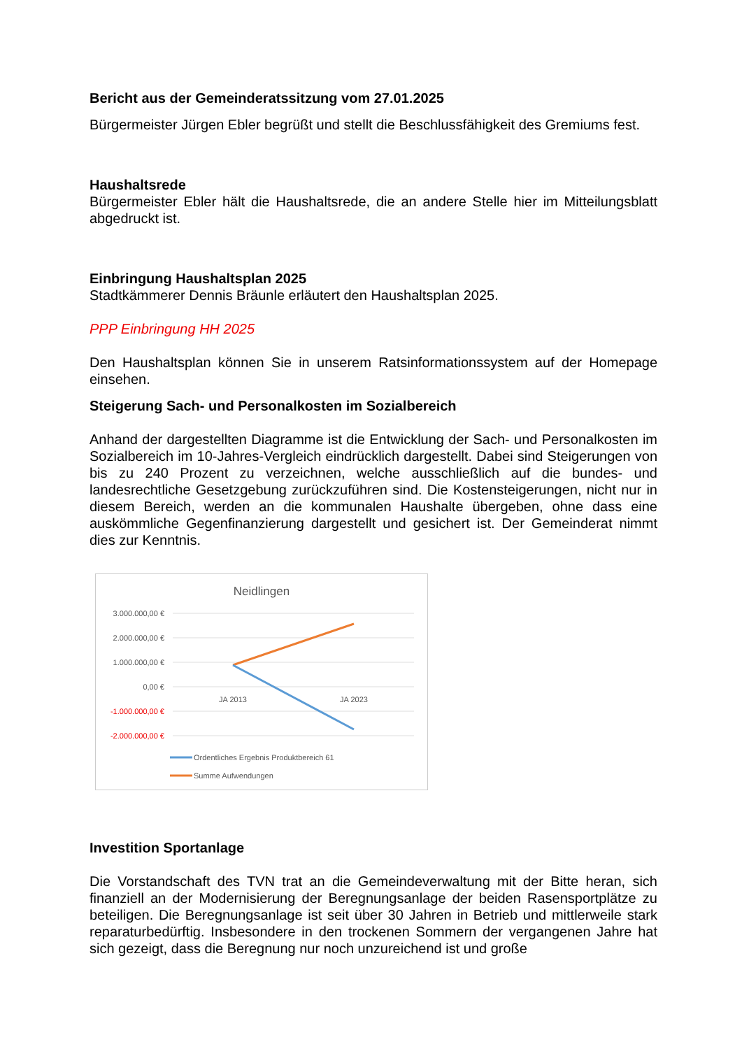Bericht aus der Gemeinderatssitzung vom 27.01.2025
Bürgermeister Jürgen Ebler begrüßt und stellt die Beschlussfähigkeit des Gremiums fest.
Haushaltsrede
Bürgermeister Ebler hält die Haushaltsrede, die an andere Stelle hier im Mitteilungsblatt abgedruckt ist.
Einbringung Haushaltsplan 2025
Stadtkämmerer Dennis Bräunle erläutert den Haushaltsplan 2025.
PPP Einbringung HH 2025
Den Haushaltsplan können Sie in unserem Ratsinformationssystem auf der Homepage einsehen.
Steigerung Sach- und Personalkosten im Sozialbereich
Anhand der dargestellten Diagramme ist die Entwicklung der Sach- und Personalkosten im Sozialbereich im 10-Jahres-Vergleich eindrücklich dargestellt. Dabei sind Steigerungen von bis zu 240 Prozent zu verzeichnen, welche ausschließlich auf die bundes- und landesrechtliche Gesetzgebung zurückzuführen sind. Die Kostensteigerungen, nicht nur in diesem Bereich, werden an die kommunalen Haushalte übergeben, ohne dass eine auskömmliche Gegenfinanzierung dargestellt und gesichert ist. Der Gemeinderat nimmt dies zur Kenntnis.
Neidlingen
3.000.000,00 €
2.000.000,00 €
1.000.000,00 €
0,00 €
-1.000.000,00 €
-2.000.000,00 €
JA 2013
JA 2023
Ordentliches Ergebnis Produktbereich 61
Summe Aufwendungen
Investition Sportanlage
Die Vorstandschaft des TVN trat an die Gemeindeverwaltung mit der Bitte heran, sich finanziell an der Modernisierung der Beregnungsanlage der beiden Rasensportplätze zu beteiligen. Die Beregnungsanlage ist seit über 30 Jahren in Betrieb und mittlerweile stark reparaturbedürftig. Insbesondere in den trockenen Sommern der vergangenen Jahre hat sich gezeigt, dass die Beregnung nur noch unzureichend ist und große